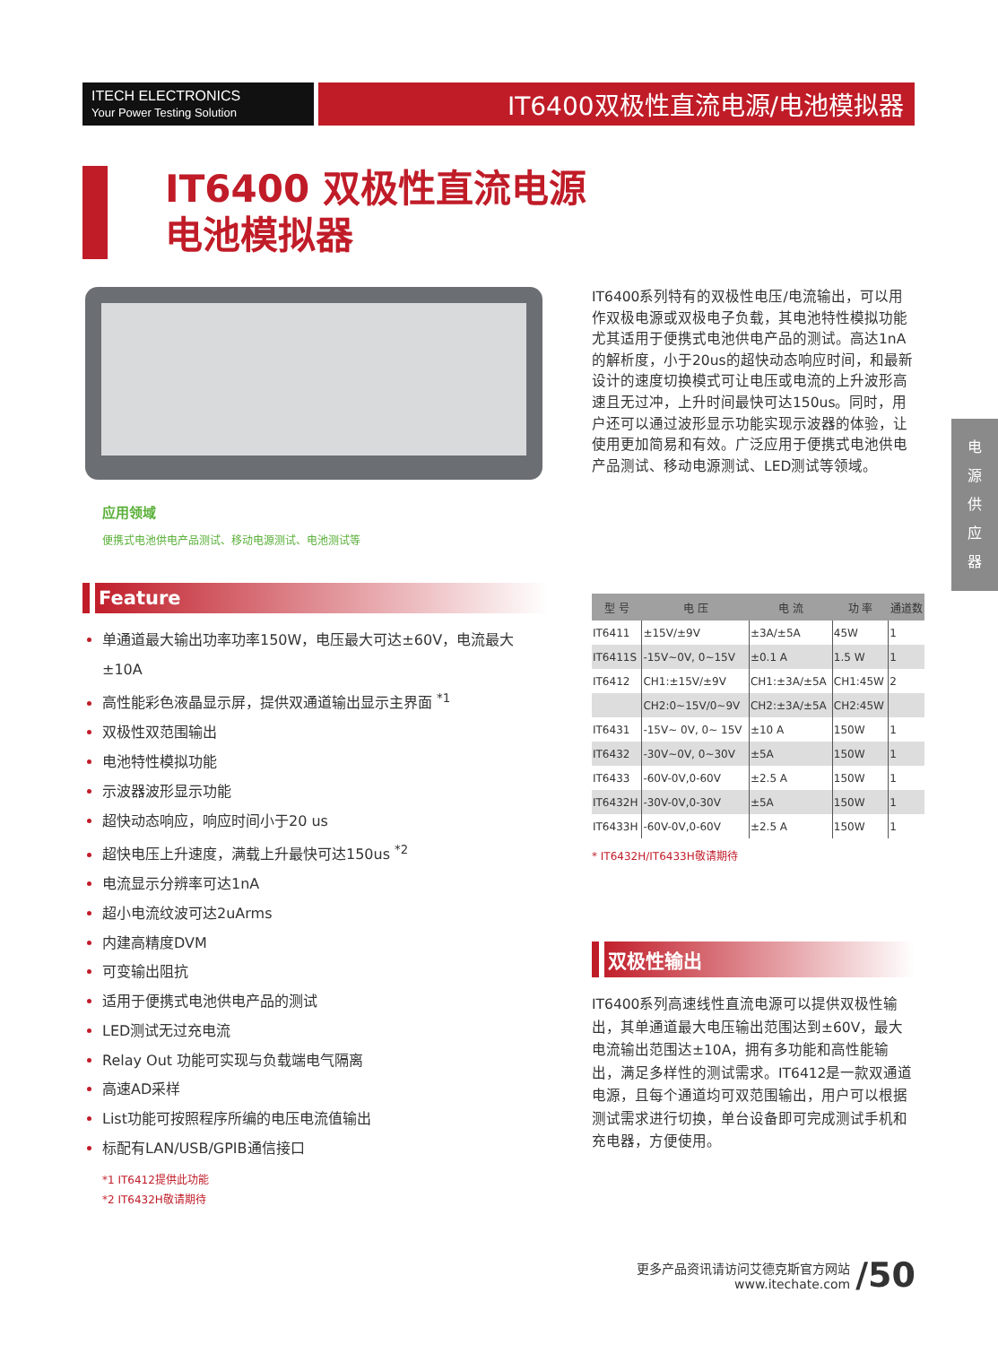ITECH ELECTRONICS
Your Power Testing Solution
IT6400双极性直流电源/电池模拟器
IT6400 双极性直流电源
电池模拟器
应用领域
便携式电池供电产品测试、移动电源测试、电池测试等
IT6400系列特有的双极性电压/电流输出，可以用作双极电源或双极电子负载，其电池特性模拟功能尤其适用于便携式电池供电产品的测试。高达1nA的解析度，小于20us的超快动态响应时间，和最新设计的速度切换模式可让电压或电流的上升波形高速且无过冲，上升时间最快可达150us。同时，用户还可以通过波形显示功能实现示波器的体验，让使用更加简易和有效。广泛应用于便携式电池供电产品测试、移动电源测试、LED测试等领域。
电
源
供
应
器
Feature
单通道最大输出功率功率150W，电压最大可达±60V，电流最大±10A
高性能彩色液晶显示屏，提供双通道输出显示主界面 <sup>*1</sup>
双极性双范围输出
电池特性模拟功能
示波器波形显示功能
超快动态响应，响应时间小于20 us
超快电压上升速度，满载上升最快可达150us <sup>*2</sup>
电流显示分辨率可达1nA
超小电流纹波可达2uArms
内建高精度DVM
可变输出阻抗
适用于便携式电池供电产品的测试
LED测试无过充电流
Relay Out 功能可实现与负载端电气隔离
高速AD采样
List功能可按照程序所编的电压电流值输出
标配有LAN/USB/GPIB通信接口
*1 IT6412提供此功能
*2 IT6432H敬请期待
| 型 号 | 电 压 | 电 流 | 功 率 | 通道数 |
| --- | --- | --- | --- | --- |
| IT6411 | ±15V/±9V | ±3A/±5A | 45W | 1 |
| IT6411S | -15V~0V, 0~15V | ±0.1 A | 1.5 W | 1 |
| IT6412 | CH1:±15V/±9V | CH1:±3A/±5A | CH1:45W | 2 |
| | CH2:0~15V/0~9V | CH2:±3A/±5A | CH2:45W | |
| IT6431 | -15V~ 0V, 0~ 15V | ±10 A | 150W | 1 |
| IT6432 | -30V~0V, 0~30V | ±5A | 150W | 1 |
| IT6433 | -60V-0V,0-60V | ±2.5 A | 150W | 1 |
| IT6432H | -30V-0V,0-30V | ±5A | 150W | 1 |
| IT6433H | -60V-0V,0-60V | ±2.5 A | 150W | 1 |
* IT6432H/IT6433H敬请期待
双极性输出
IT6400系列高速线性直流电源可以提供双极性输出，其单通道最大电压输出范围达到±60V，最大电流输出范围达±10A，拥有多功能和高性能输出，满足多样性的测试需求。IT6412是一款双通道电源，且每个通道均可双范围输出，用户可以根据测试需求进行切换，单台设备即可完成测试手机和充电器，方便使用。
更多产品资讯请访问艾德克斯官方网站
www.itechate.com
/50